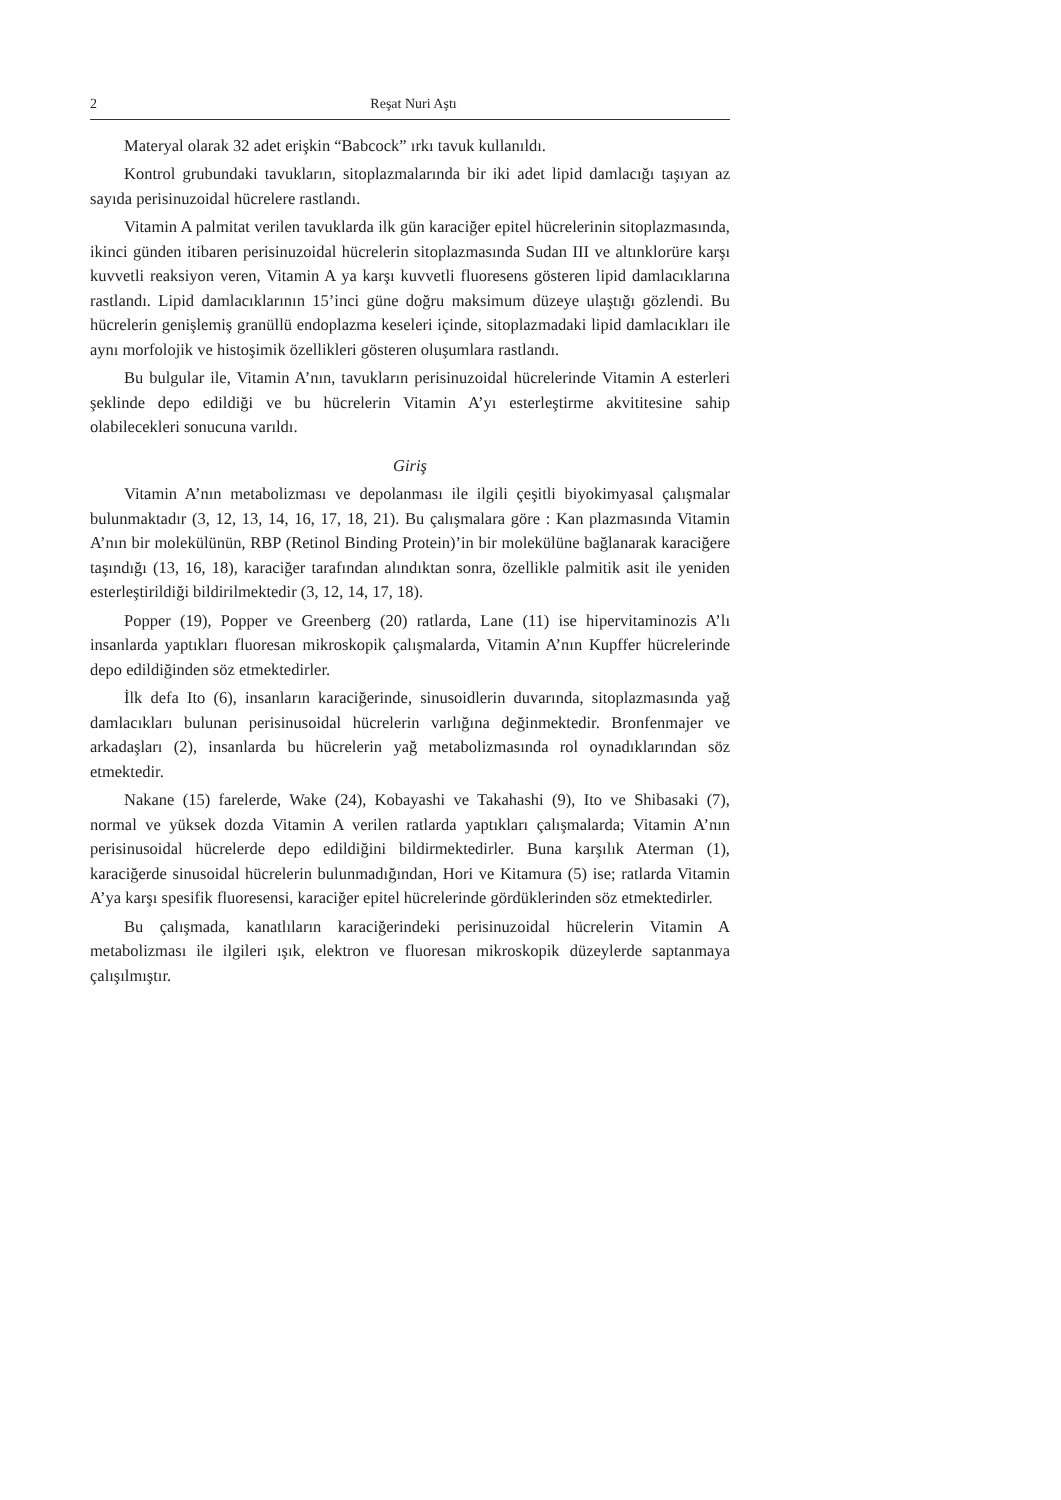2 Reşat Nuri Aştı
Materyal olarak 32 adet erişkin “Babcock” ırkı tavuk kullanıldı.
Kontrol grubundaki tavukların, sitoplazmalarında bir iki adet lipid damlacığı taşıyan az sayıda perisinuzoidal hücrelere rastlandı.
Vitamin A palmitat verilen tavuklarda ilk gün karaciğer epitel hücrelerinin sitoplazmasında, ikinci günden itibaren perisinuzoidal hücrelerin sitoplazmasında Sudan III ve altınklorüre karşı kuvvetli reaksiyon veren, Vitamin A ya karşı kuvvetli fluoresens gösteren lipid damlacıklarına rastlandı. Lipid damlacıklarının 15’inci güne doğru maksimum düzeye ulaştığı gözlendi. Bu hücrelerin genişlemiş granüllü endoplazma keseleri içinde, sitoplazmadaki lipid damlacıkları ile aynı morfolojik ve histoşimik özellikleri gösteren oluşumlara rastlandı.
Bu bulgular ile, Vitamin A’nın, tavukların perisinuzoidal hücrelerinde Vitamin A esterleri şeklinde depo edildiği ve bu hücrelerin Vitamin A’yı esterleştirme akvititesine sahip olabilecekleri sonucuna varıldı.
Giriş
Vitamin A’nın metabolizması ve depolanması ile ilgili çeşitli biyokimyasal çalışmalar bulunmaktadır (3, 12, 13, 14, 16, 17, 18, 21). Bu çalışmalara göre : Kan plazmasında Vitamin A’nın bir molekülünün, RBP (Retinol Binding Protein)’in bir molekülüne bağlanarak karaciğere taşındığı (13, 16, 18), karaciğer tarafından alındıktan sonra, özellikle palmitik asit ile yeniden esterleştirildiği bildirilmektedir (3, 12, 14, 17, 18).
Popper (19), Popper ve Greenberg (20) ratlarda, Lane (11) ise hipervitaminozis A’lı insanlarda yaptıkları fluoresan mikroskopik çalışmalarda, Vitamin A’nın Kupffer hücrelerinde depo edildiğinden söz etmektedirler.
İlk defa Ito (6), insanların karaciğerinde, sinusoidlerin duvarında, sitoplazmasında yağ damlacıkları bulunan perisinusoidal hücrelerin varlığına değinmektedir. Bronfenmajer ve arkadaşları (2), insanlarda bu hücrelerin yağ metabolizmasında rol oynadıklarından söz etmektedir.
Nakane (15) farelerde, Wake (24), Kobayashi ve Takahashi (9), Ito ve Shibasaki (7), normal ve yüksek dozda Vitamin A verilen ratlarda yaptıkları çalışmalarda; Vitamin A’nın perisinusoidal hücrelerde depo edildiğini bildirmektedirler. Buna karşılık Aterman (1), karaciğerde sinusoidal hücrelerin bulunmadığından, Hori ve Kitamura (5) ise; ratlarda Vitamin A’ya karşı spesifik fluoresensi, karaciğer epitel hücrelerinde gördüklerinden söz etmektedirler.
Bu çalışmada, kanatlıların karaciğerindeki perisinuzoidal hücrelerin Vitamin A metabolizması ile ilgileri ışık, elektron ve fluoresan mikroskopik düzeylerde saptanmaya çalışılmıştır.